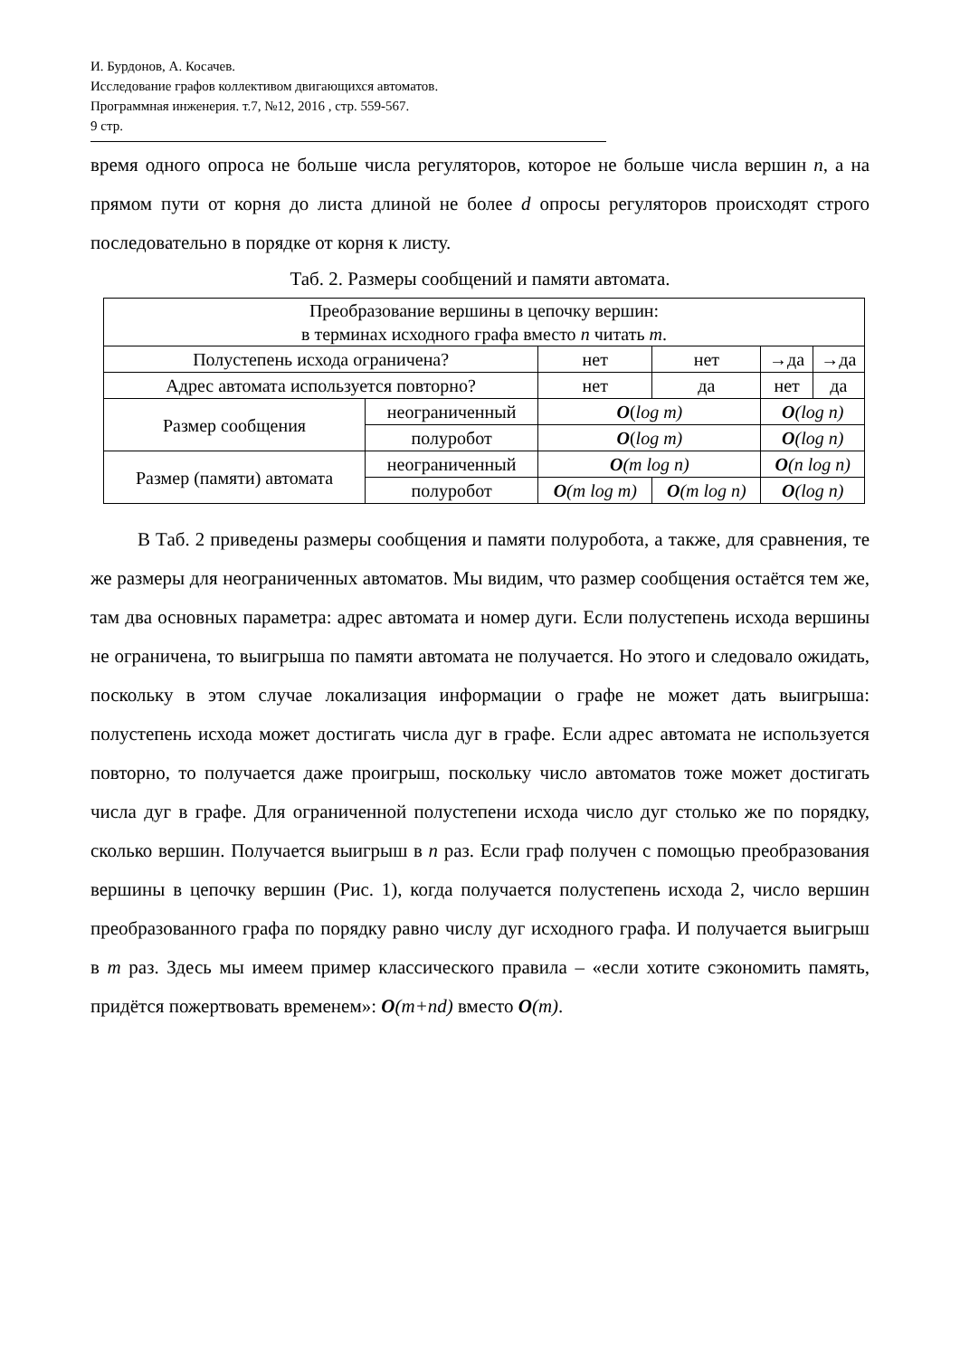И. Бурдонов, А. Косачев.
Исследование графов коллективом двигающихся автоматов.
Программная инженерия. т.7, №12, 2016 , стр. 559-567.
9 стр.
время одного опроса не больше числа регуляторов, которое не больше числа вершин n, а на прямом пути от корня до листа длиной не более d опросы регуляторов происходят строго последовательно в порядке от корня к листу.
Таб. 2. Размеры сообщений и памяти автомата.
| Преобразование вершины в цепочку вершин: в терминах исходного графа вместо n читать m . | | | | | |
| Полустепень исхода ограничена? | | нет | нет | →да | →да |
| Адрес автомата используется повторно? | | нет | да | нет | да |
| Размер сообщения | неограниченный | O ( log m) | | O (log n) | |
| | полуробот | O ( log m) | | O (log n) | |
| Размер (памяти) автомата | неограниченный | O (m log n) | | O (n log n) | |
| | полуробот | O (m log m) | O (m log n) | O (log n) | |
В Таб. 2 приведены размеры сообщения и памяти полуробота, а также, для сравнения, те же размеры для неограниченных автоматов. Мы видим, что размер сообщения остаётся тем же, там два основных параметра: адрес автомата и номер дуги. Если полустепень исхода вершины не ограничена, то выигрыша по памяти автомата не получается. Но этого и следовало ожидать, поскольку в этом случае локализация информации о графе не может дать выигрыша: полустепень исхода может достигать числа дуг в графе. Если адрес автомата не используется повторно, то получается даже проигрыш, поскольку число автоматов тоже может достигать числа дуг в графе. Для ограниченной полустепени исхода число дуг столько же по порядку, сколько вершин. Получается выигрыш в n раз. Если граф получен с помощью преобразования вершины в цепочку вершин (Рис. 1), когда получается полустепень исхода 2, число вершин преобразованного графа по порядку равно числу дуг исходного графа. И получается выигрыш в m раз. Здесь мы имеем пример классического правила – «если хотите сэкономить память, придётся пожертвовать временем»: O(m+nd) вместо O(m).